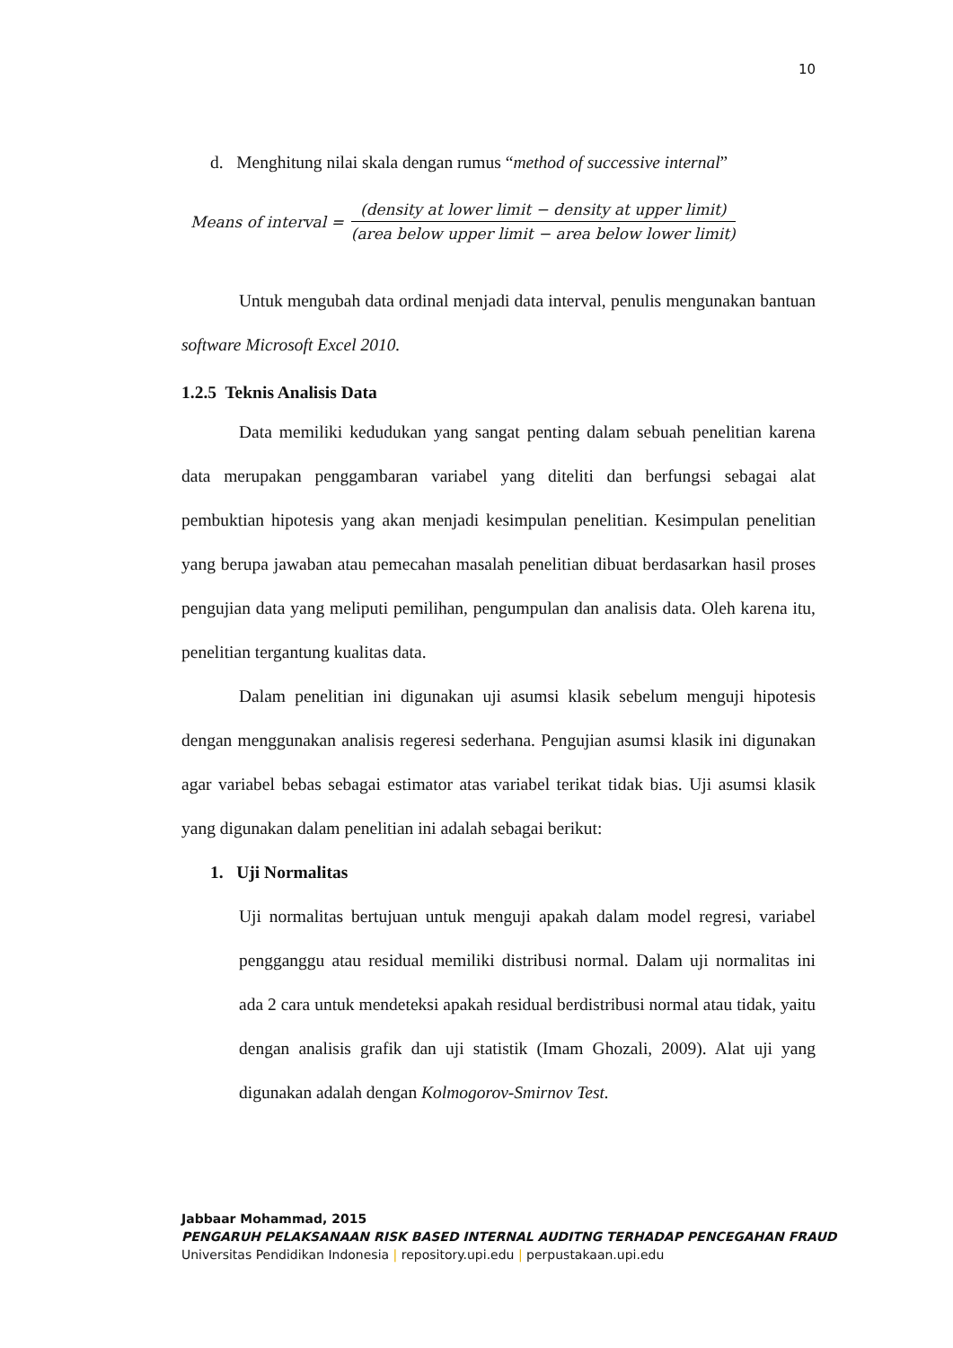10
d. Menghitung nilai skala dengan rumus “method of successive internal”
Means of interval = (density at lower limit − density at upper limit) (area below upper limit − area below lower limit)
Untuk mengubah data ordinal menjadi data interval, penulis mengunakan bantuan software Microsoft Excel 2010.
1.2.5 Teknis Analisis Data
Data memiliki kedudukan yang sangat penting dalam sebuah penelitian karena data merupakan penggambaran variabel yang diteliti dan berfungsi sebagai alat pembuktian hipotesis yang akan menjadi kesimpulan penelitian. Kesimpulan penelitian yang berupa jawaban atau pemecahan masalah penelitian dibuat berdasarkan hasil proses pengujian data yang meliputi pemilihan, pengumpulan dan analisis data. Oleh karena itu, penelitian tergantung kualitas data.
Dalam penelitian ini digunakan uji asumsi klasik sebelum menguji hipotesis dengan menggunakan analisis regeresi sederhana. Pengujian asumsi klasik ini digunakan agar variabel bebas sebagai estimator atas variabel terikat tidak bias. Uji asumsi klasik yang digunakan dalam penelitian ini adalah sebagai berikut:
1. Uji Normalitas
Uji normalitas bertujuan untuk menguji apakah dalam model regresi, variabel pengganggu atau residual memiliki distribusi normal. Dalam uji normalitas ini ada 2 cara untuk mendeteksi apakah residual berdistribusi normal atau tidak, yaitu dengan analisis grafik dan uji statistik (Imam Ghozali, 2009). Alat uji yang digunakan adalah dengan Kolmogorov-Smirnov Test.
Jabbaar Mohammad, 2015
PENGARUH PELAKSANAAN RISK BASED INTERNAL AUDITNG TERHADAP PENCEGAHAN FRAUD
Universitas Pendidikan Indonesia | repository.upi.edu | perpustakaan.upi.edu